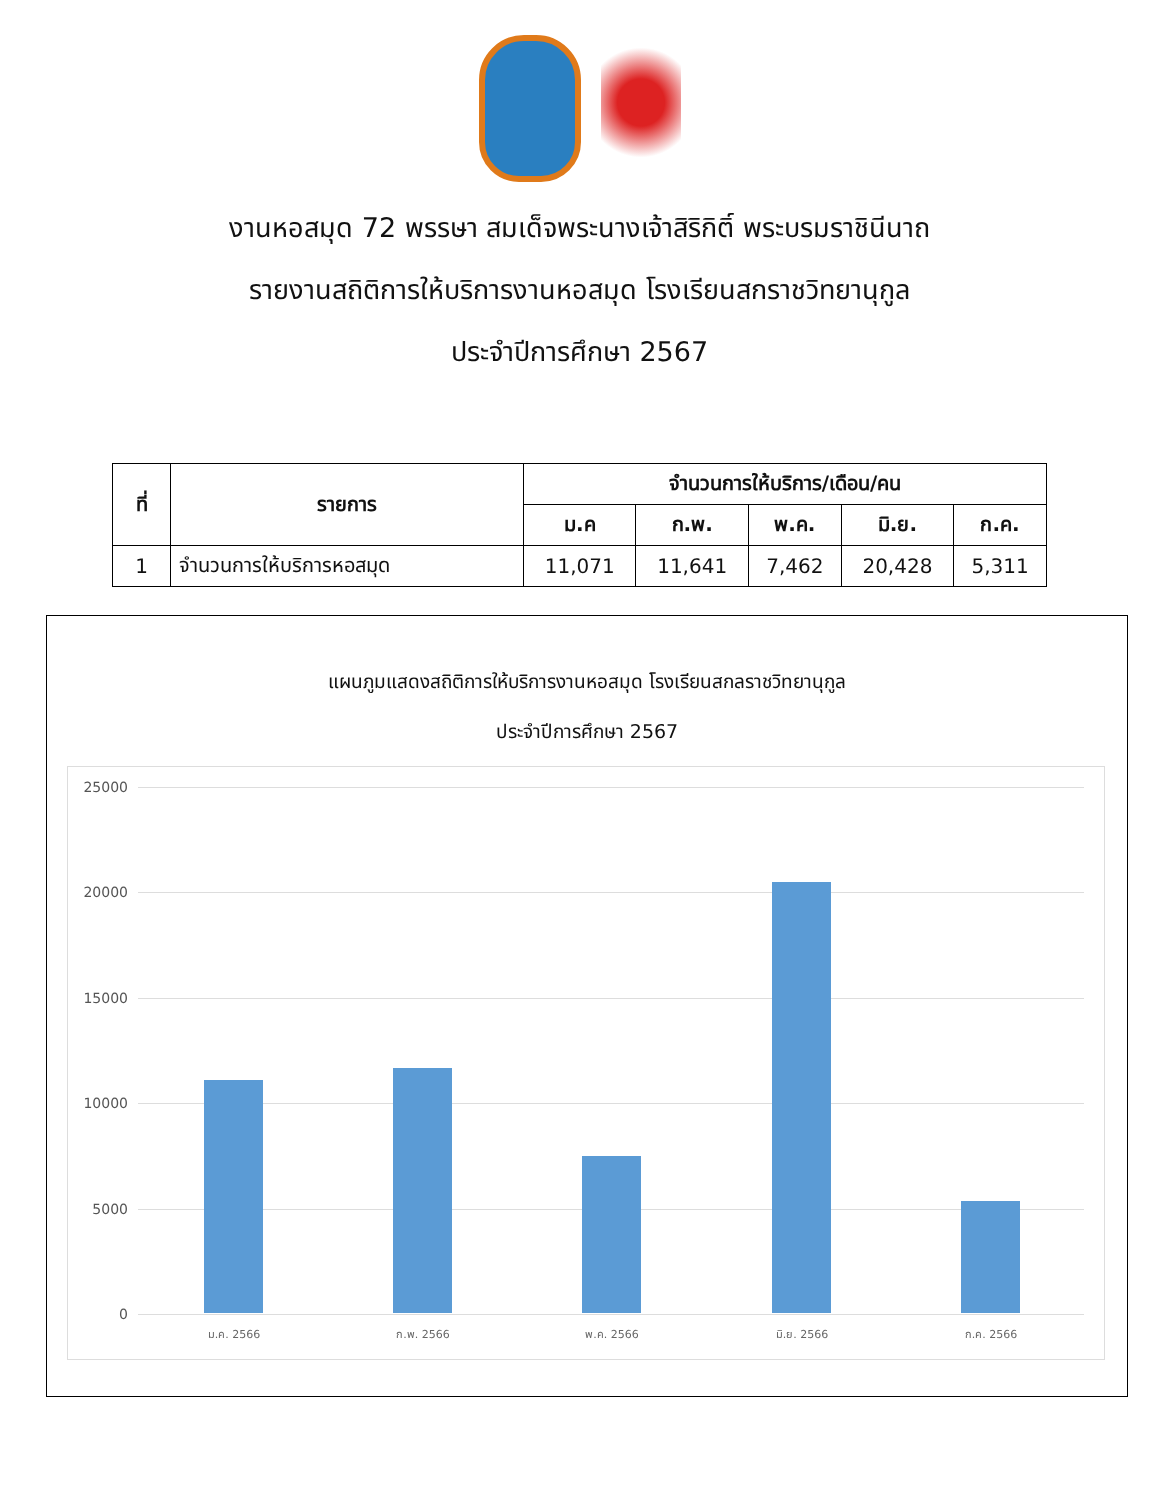งานหอสมุด 72 พรรษา สมเด็จพระนางเจ้าสิริกิติ์ พระบรมราชินีนาถ
รายงานสถิติการให้บริการงานหอสมุด โรงเรียนสกราชวิทยานุกูล
ประจำปีการศึกษา 2567
| ที่ | รายการ | จำนวนการให้บริการ/เดือน/คน | | | | |
| --- | --- | --- | --- | --- | --- | --- |
| | | ม.ค | ก.พ. | พ.ค. | มิ.ย. | ก.ค. |
| 1 | จำนวนการให้บริการหอสมุด | 11,071 | 11,641 | 7,462 | 20,428 | 5,311 |
แผนภูมแสดงสถิติการให้บริการงานหอสมุด โรงเรียนสกลราชวิทยานุกูล
ประจำปีการศึกษา 2567
25000
20000
15000
10000
5000
0
ม.ค. 2566 ก.พ. 2566 พ.ค. 2566 มิ.ย. 2566 ก.ค. 2566